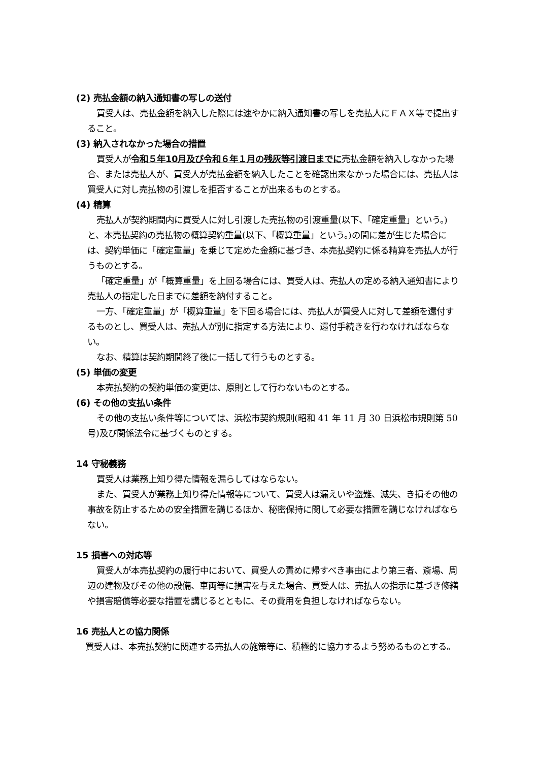(2) 売払金額の納入通知書の写しの送付
買受人は、売払金額を納入した際には速やかに納入通知書の写しを売払人にＦＡＸ等で提出すること。
(3) 納入されなかった場合の措置
買受人が令和５年10月及び令和６年１月の残灰等引渡日までに売払金額を納入しなかった場合、または売払人が、買受人が売払金額を納入したことを確認出来なかった場合には、売払人は買受人に対し売払物の引渡しを拒否することが出来るものとする。
(4) 精算
売払人が契約期間内に買受人に対し引渡した売払物の引渡重量(以下、「確定重量」という。)と、本売払契約の売払物の概算契約重量(以下、「概算重量」という。)の間に差が生じた場合には、契約単価に「確定重量」を乗じて定めた金額に基づき、本売払契約に係る精算を売払人が行うものとする。
「確定重量」が「概算重量」を上回る場合には、買受人は、売払人の定める納入通知書により売払人の指定した日までに差額を納付すること。
一方、「確定重量」が「概算重量」を下回る場合には、売払人が買受人に対して差額を還付するものとし、買受人は、売払人が別に指定する方法により、還付手続きを行わなければならない。
なお、精算は契約期間終了後に一括して行うものとする。
(5) 単価の変更
本売払契約の契約単価の変更は、原則として行わないものとする。
(6) その他の支払い条件
その他の支払い条件等については、浜松市契約規則(昭和 41 年 11 月 30 日浜松市規則第 50 号)及び関係法令に基づくものとする。
14 守秘義務
買受人は業務上知り得た情報を漏らしてはならない。
また、買受人が業務上知り得た情報等について、買受人は漏えいや盗難、滅失、き損その他の事故を防止するための安全措置を講じるほか、秘密保持に関して必要な措置を講じなければならない。
15 損害への対応等
買受人が本売払契約の履行中において、買受人の責めに帰すべき事由により第三者、斎場、周辺の建物及びその他の設備、車両等に損害を与えた場合、買受人は、売払人の指示に基づき修繕や損害賠償等必要な措置を講じるとともに、その費用を負担しなければならない。
16 売払人との協力関係
買受人は、本売払契約に関連する売払人の施策等に、積極的に協力するよう努めるものとする。